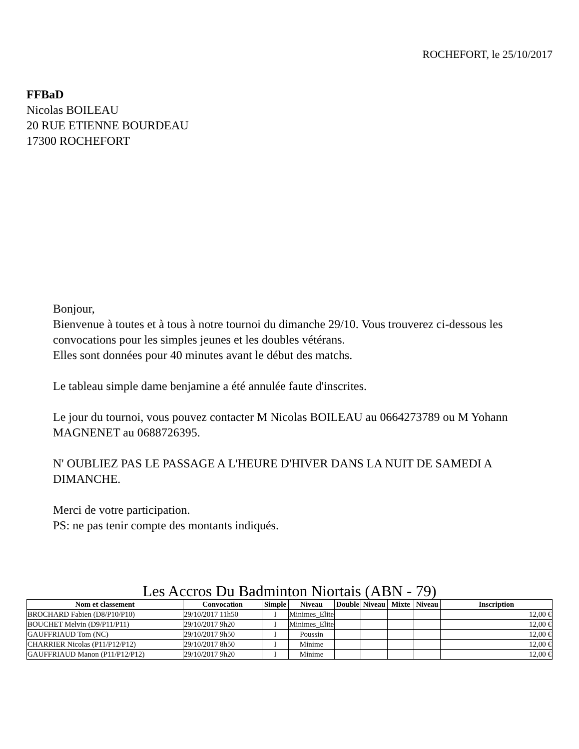ROCHEFORT, le 25/10/2017
FFBaD
Nicolas BOILEAU
20 RUE ETIENNE BOURDEAU
17300 ROCHEFORT
Bonjour,
Bienvenue à toutes et à tous à notre tournoi du dimanche 29/10. Vous trouverez ci-dessous les convocations pour les simples jeunes et les doubles vétérans.
Elles sont données pour 40 minutes avant le début des matchs.
Le tableau simple dame benjamine a été annulée faute d'inscrites.
Le jour du tournoi, vous pouvez contacter M Nicolas BOILEAU au 0664273789 ou M Yohann MAGNENET au 0688726395.
N' OUBLIEZ PAS LE PASSAGE A L'HEURE D'HIVER DANS LA NUIT DE SAMEDI A DIMANCHE.
Merci de votre participation.
PS: ne pas tenir compte des montants indiqués.
Les Accros Du Badminton Niortais (ABN - 79)
| Nom et classement | Convocation | Simple | Niveau | Double | Niveau | Mixte | Niveau | Inscription |
| --- | --- | --- | --- | --- | --- | --- | --- | --- |
| BROCHARD Fabien (D8/P10/P10) | 29/10/2017 11h50 | I | Minimes_Elite | | | | | 12,00 € |
| BOUCHET Melvin (D9/P11/P11) | 29/10/2017 9h20 | I | Minimes_Elite | | | | | 12,00 € |
| GAUFFRIAUD Tom (NC) | 29/10/2017 9h50 | I | Poussin | | | | | 12,00 € |
| CHARRIER Nicolas (P11/P12/P12) | 29/10/2017 8h50 | I | Minime | | | | | 12,00 € |
| GAUFFRIAUD Manon (P11/P12/P12) | 29/10/2017 9h20 | I | Minime | | | | | 12,00 € |